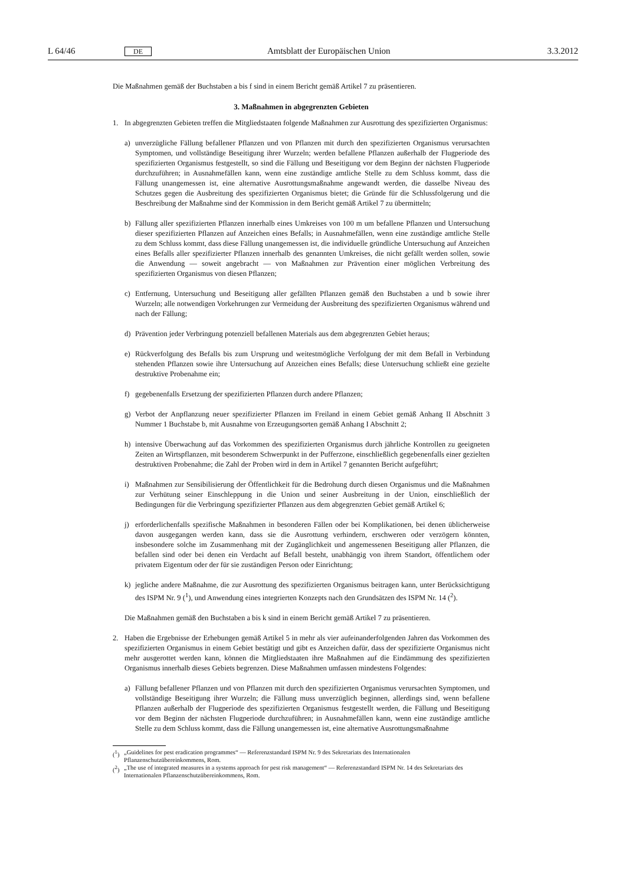L 64/46 DE Amtsblatt der Europäischen Union 3.3.2012
Die Maßnahmen gemäß der Buchstaben a bis f sind in einem Bericht gemäß Artikel 7 zu präsentieren.
3. Maßnahmen in abgegrenzten Gebieten
1. In abgegrenzten Gebieten treffen die Mitgliedstaaten folgende Maßnahmen zur Ausrottung des spezifizierten Organismus:
a) unverzügliche Fällung befallener Pflanzen und von Pflanzen mit durch den spezifizierten Organismus verursachten Symptomen, und vollständige Beseitigung ihrer Wurzeln; werden befallene Pflanzen außerhalb der Flugperiode des spezifizierten Organismus festgestellt, so sind die Fällung und Beseitigung vor dem Beginn der nächsten Flugperiode durchzuführen; in Ausnahmefällen kann, wenn eine zuständige amtliche Stelle zu dem Schluss kommt, dass die Fällung unangemessen ist, eine alternative Ausrottungsmaßnahme angewandt werden, die dasselbe Niveau des Schutzes gegen die Ausbreitung des spezifizierten Organismus bietet; die Gründe für die Schlussfolgerung und die Beschreibung der Maßnahme sind der Kommission in dem Bericht gemäß Artikel 7 zu übermitteln;
b) Fällung aller spezifizierten Pflanzen innerhalb eines Umkreises von 100 m um befallene Pflanzen und Untersuchung dieser spezifizierten Pflanzen auf Anzeichen eines Befalls; in Ausnahmefällen, wenn eine zuständige amtliche Stelle zu dem Schluss kommt, dass diese Fällung unangemessen ist, die individuelle gründliche Untersuchung auf Anzeichen eines Befalls aller spezifizierter Pflanzen innerhalb des genannten Umkreises, die nicht gefällt werden sollen, sowie die Anwendung — soweit angebracht — von Maßnahmen zur Prävention einer möglichen Verbreitung des spezifizierten Organismus von diesen Pflanzen;
c) Entfernung, Untersuchung und Beseitigung aller gefällten Pflanzen gemäß den Buchstaben a und b sowie ihrer Wurzeln; alle notwendigen Vorkehrungen zur Vermeidung der Ausbreitung des spezifizierten Organismus während und nach der Fällung;
d) Prävention jeder Verbringung potenziell befallenen Materials aus dem abgegrenzten Gebiet heraus;
e) Rückverfolgung des Befalls bis zum Ursprung und weitestmögliche Verfolgung der mit dem Befall in Verbindung stehenden Pflanzen sowie ihre Untersuchung auf Anzeichen eines Befalls; diese Untersuchung schließt eine gezielte destruktive Probenahme ein;
f) gegebenenfalls Ersetzung der spezifizierten Pflanzen durch andere Pflanzen;
g) Verbot der Anpflanzung neuer spezifizierter Pflanzen im Freiland in einem Gebiet gemäß Anhang II Abschnitt 3 Nummer 1 Buchstabe b, mit Ausnahme von Erzeugungsorten gemäß Anhang I Abschnitt 2;
h) intensive Überwachung auf das Vorkommen des spezifizierten Organismus durch jährliche Kontrollen zu geeigneten Zeiten an Wirtspflanzen, mit besonderem Schwerpunkt in der Pufferzone, einschließlich gegebenenfalls einer gezielten destruktiven Probenahme; die Zahl der Proben wird in dem in Artikel 7 genannten Bericht aufgeführt;
i) Maßnahmen zur Sensibilisierung der Öffentlichkeit für die Bedrohung durch diesen Organismus und die Maßnahmen zur Verhütung seiner Einschleppung in die Union und seiner Ausbreitung in der Union, einschließlich der Bedingungen für die Verbringung spezifizierter Pflanzen aus dem abgegrenzten Gebiet gemäß Artikel 6;
j) erforderlichenfalls spezifische Maßnahmen in besonderen Fällen oder bei Komplikationen, bei denen üblicherweise davon ausgegangen werden kann, dass sie die Ausrottung verhindern, erschweren oder verzögern könnten, insbesondere solche im Zusammenhang mit der Zugänglichkeit und angemessenen Beseitigung aller Pflanzen, die befallen sind oder bei denen ein Verdacht auf Befall besteht, unabhängig von ihrem Standort, öffentlichem oder privatem Eigentum oder der für sie zuständigen Person oder Einrichtung;
k) jegliche andere Maßnahme, die zur Ausrottung des spezifizierten Organismus beitragen kann, unter Berücksichtigung des ISPM Nr. 9 (<sup>1</sup>), und Anwendung eines integrierten Konzepts nach den Grundsätzen des ISPM Nr. 14 (<sup>2</sup>).
Die Maßnahmen gemäß den Buchstaben a bis k sind in einem Bericht gemäß Artikel 7 zu präsentieren.
2. Haben die Ergebnisse der Erhebungen gemäß Artikel 5 in mehr als vier aufeinanderfolgenden Jahren das Vorkommen des spezifizierten Organismus in einem Gebiet bestätigt und gibt es Anzeichen dafür, dass der spezifizierte Organismus nicht mehr ausgerottet werden kann, können die Mitgliedstaaten ihre Maßnahmen auf die Eindämmung des spezifizierten Organismus innerhalb dieses Gebiets begrenzen. Diese Maßnahmen umfassen mindestens Folgendes:
a) Fällung befallener Pflanzen und von Pflanzen mit durch den spezifizierten Organismus verursachten Symptomen, und vollständige Beseitigung ihrer Wurzeln; die Fällung muss unverzüglich beginnen, allerdings sind, wenn befallene Pflanzen außerhalb der Flugperiode des spezifizierten Organismus festgestellt werden, die Fällung und Beseitigung vor dem Beginn der nächsten Flugperiode durchzuführen; in Ausnahmefällen kann, wenn eine zuständige amtliche Stelle zu dem Schluss kommt, dass die Fällung unangemessen ist, eine alternative Ausrottungsmaßnahme
(<sup>1</sup>) „Guidelines for pest eradication programmes“ — Referenzstandard ISPM Nr. 9 des Sekretariats des Internationalen Pflanzenschutzübereinkommens, Rom.
(<sup>2</sup>) „The use of integrated measures in a systems approach for pest risk management“ — Referenzstandard ISPM Nr. 14 des Sekretariats des Internationalen Pflanzenschutzübereinkommens, Rom.